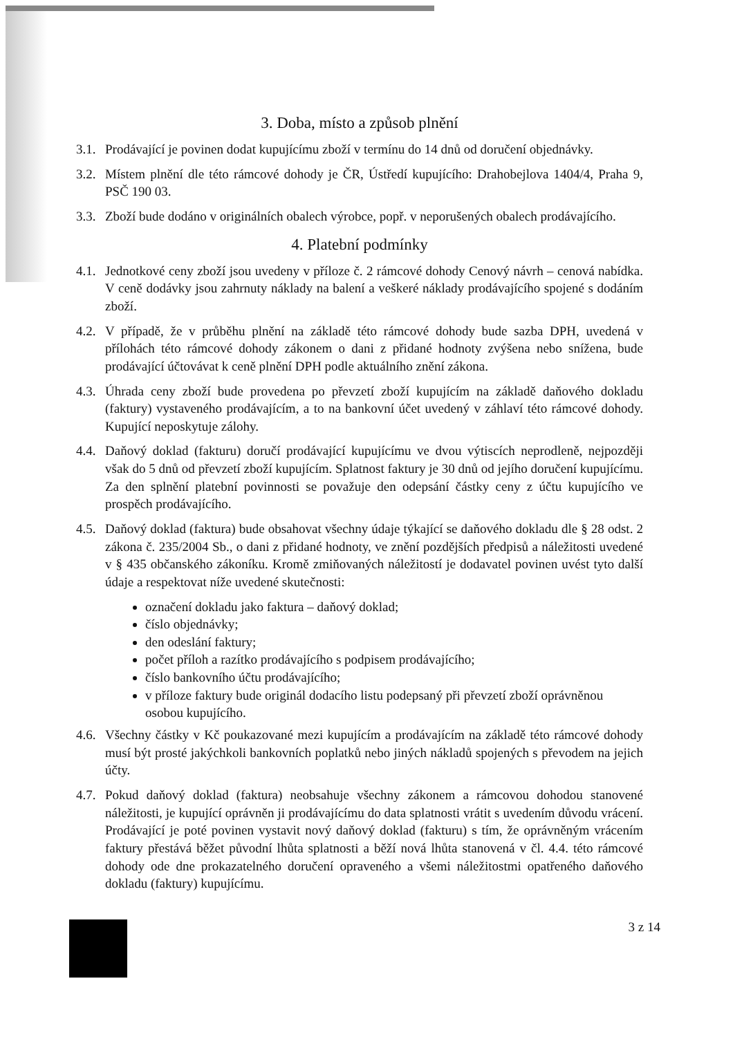3. Doba, místo a způsob plnění
3.1. Prodávající je povinen dodat kupujícímu zboží v termínu do 14 dnů od doručení objednávky.
3.2. Místem plnění dle této rámcové dohody je ČR, Ústředí kupujícího: Drahobejlova 1404/4, Praha 9, PSČ 190 03.
3.3. Zboží bude dodáno v originálních obalech výrobce, popř. v neporušených obalech prodávajícího.
4. Platební podmínky
4.1. Jednotkové ceny zboží jsou uvedeny v příloze č. 2 rámcové dohody Cenový návrh – cenová nabídka. V ceně dodávky jsou zahrnuty náklady na balení a veškeré náklady prodávajícího spojené s dodáním zboží.
4.2. V případě, že v průběhu plnění na základě této rámcové dohody bude sazba DPH, uvedená v přílohách této rámcové dohody zákonem o dani z přidané hodnoty zvýšena nebo snížena, bude prodávající účtovávat k ceně plnění DPH podle aktuálního znění zákona.
4.3. Úhrada ceny zboží bude provedena po převzetí zboží kupujícím na základě daňového dokladu (faktury) vystaveného prodávajícím, a to na bankovní účet uvedený v záhlaví této rámcové dohody. Kupující neposkytuje zálohy.
4.4. Daňový doklad (fakturu) doručí prodávající kupujícímu ve dvou výtiscích neprodleně, nejpozději však do 5 dnů od převzetí zboží kupujícím. Splatnost faktury je 30 dnů od jejího doručení kupujícímu. Za den splnění platební povinnosti se považuje den odepsání částky ceny z účtu kupujícího ve prospěch prodávajícího.
4.5. Daňový doklad (faktura) bude obsahovat všechny údaje týkající se daňového dokladu dle § 28 odst. 2 zákona č. 235/2004 Sb., o dani z přidané hodnoty, ve znění pozdějších předpisů a náležitosti uvedené v § 435 občanského zákoníku. Kromě zmiňovaných náležitostí je dodavatel povinen uvést tyto další údaje a respektovat níže uvedené skutečnosti:
označení dokladu jako faktura – daňový doklad;
číslo objednávky;
den odeslání faktury;
počet příloh a razítko prodávajícího s podpisem prodávajícího;
číslo bankovního účtu prodávajícího;
v příloze faktury bude originál dodacího listu podepsaný při převzetí zboží oprávněnou osobou kupujícího.
4.6. Všechny částky v Kč poukazované mezi kupujícím a prodávajícím na základě této rámcové dohody musí být prosté jakýchkoli bankovních poplatků nebo jiných nákladů spojených s převodem na jejich účty.
4.7. Pokud daňový doklad (faktura) neobsahuje všechny zákonem a rámcovou dohodou stanovené náležitosti, je kupující oprávněn ji prodávajícímu do data splatnosti vrátit s uvedením důvodu vrácení. Prodávající je poté povinen vystavit nový daňový doklad (fakturu) s tím, že oprávněným vrácením faktury přestává běžet původní lhůta splatnosti a běží nová lhůta stanovená v čl. 4.4. této rámcové dohody ode dne prokazatelného doručení opraveného a všemi náležitostmi opatřeného daňového dokladu (faktury) kupujícímu.
3 z 14